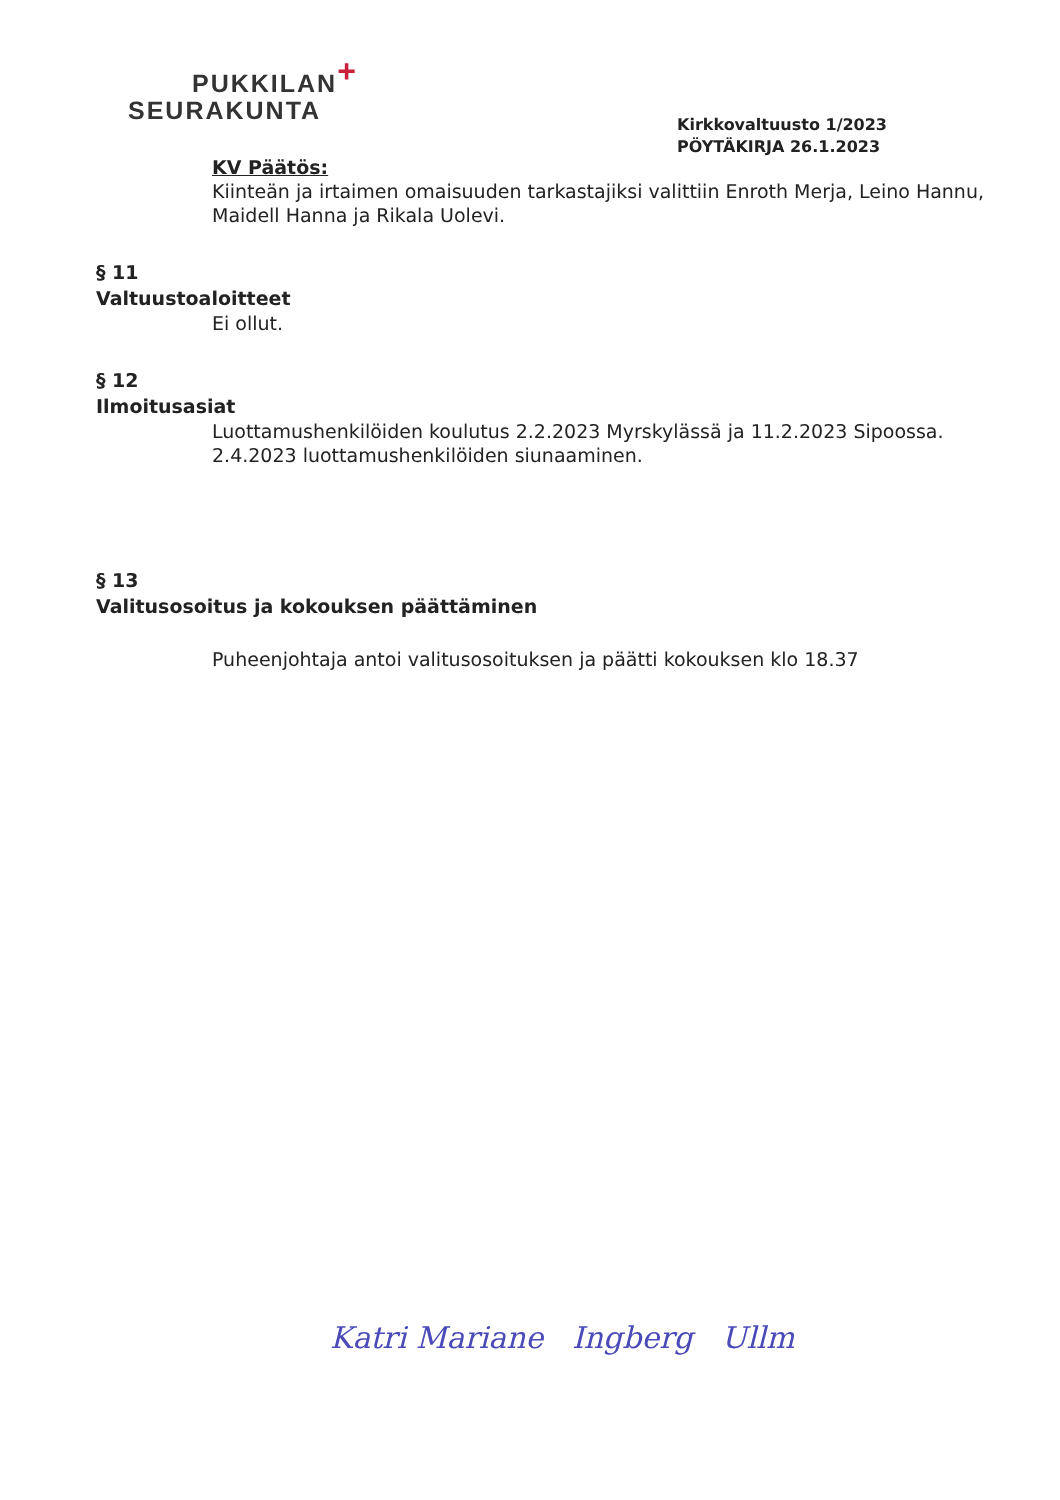PUKKILAN+
SEURAKUNTA
Kirkkovaltuusto 1/2023
PÖYTÄKIRJA 26.1.2023
KV Päätös:
Kiinteän ja irtaimen omaisuuden tarkastajiksi valittiin Enroth Merja, Leino Hannu, Maidell Hanna ja Rikala Uolevi.
§ 11
Valtuustoaloitteet
Ei ollut.
§ 12
Ilmoitusasiat
Luottamushenkilöiden koulutus 2.2.2023 Myrskylässä ja 11.2.2023 Sipoossa.
2.4.2023 luottamushenkilöiden siunaaminen.
§ 13
Valitusosoitus ja kokouksen päättäminen
Puheenjohtaja antoi valitusosoituksen ja päätti kokouksen klo 18.37
Katri Mariane Ingberg Ullm